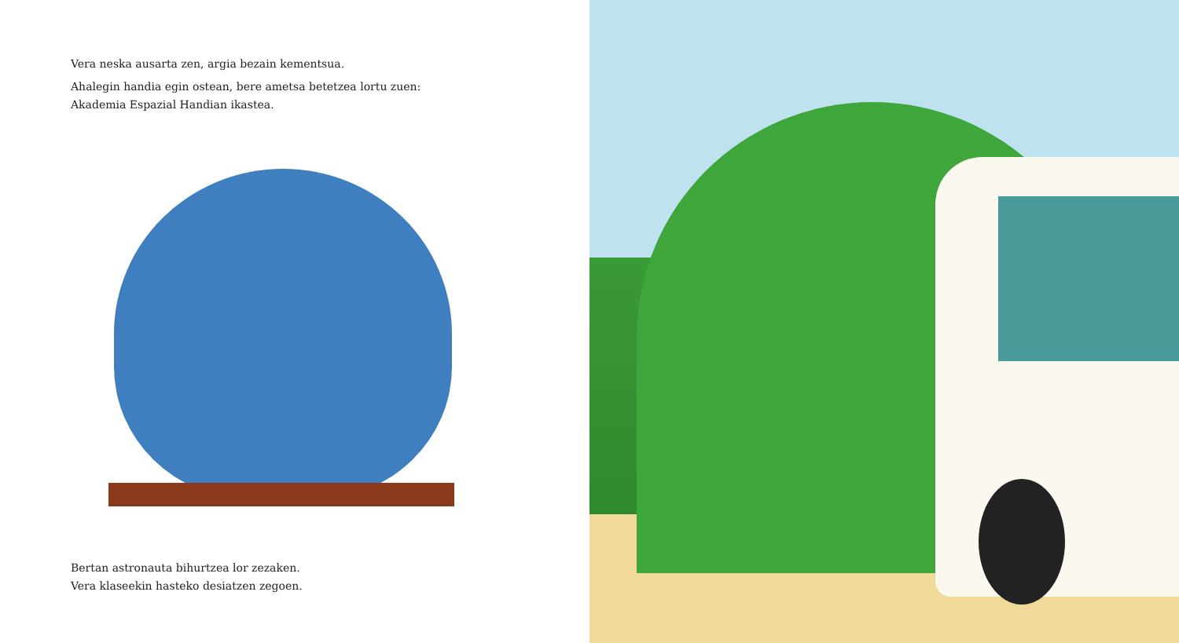Vera neska ausarta zen, argia bezain kementsua.
Ahalegin handia egin ostean, bere ametsa betetzea lortu zuen:
Akademia Espazial Handian ikastea.
Bertan astronauta bihurtzea lor zezaken.
Vera klaseekin hasteko desiatzen zegoen.